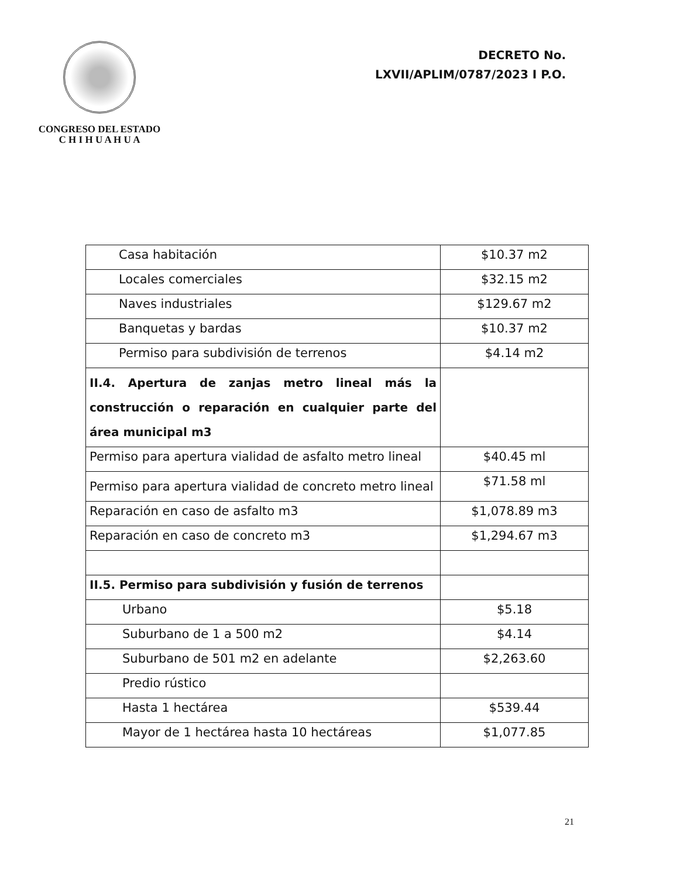CONGRESO DEL ESTADO
C H I H U A H U A
DECRETO No.
LXVII/APLIM/0787/2023 I P.O.
| Casa habitación | $10.37 m2 |
| Locales comerciales | $32.15 m2 |
| Naves industriales | $129.67 m2 |
| Banquetas y bardas | $10.37 m2 |
| Permiso para subdivisión de terrenos | $4.14 m2 |
| II.4. Apertura de zanjas metro lineal más la construcción o reparación en cualquier parte del área municipal m3 | |
| Permiso para apertura vialidad de asfalto metro lineal | $40.45 ml |
| Permiso para apertura vialidad de concreto metro lineal | $71.58 ml |
| Reparación en caso de asfalto m3 | $1,078.89 m3 |
| Reparación en caso de concreto m3 | $1,294.67 m3 |
| II.5. Permiso para subdivisión y fusión de terrenos | |
| Urbano | $5.18 |
| Suburbano de 1 a 500 m2 | $4.14 |
| Suburbano de 501 m2 en adelante | $2,263.60 |
| Predio rústico | |
| Hasta 1 hectárea | $539.44 |
| Mayor de 1 hectárea hasta 10 hectáreas | $1,077.85 |
21